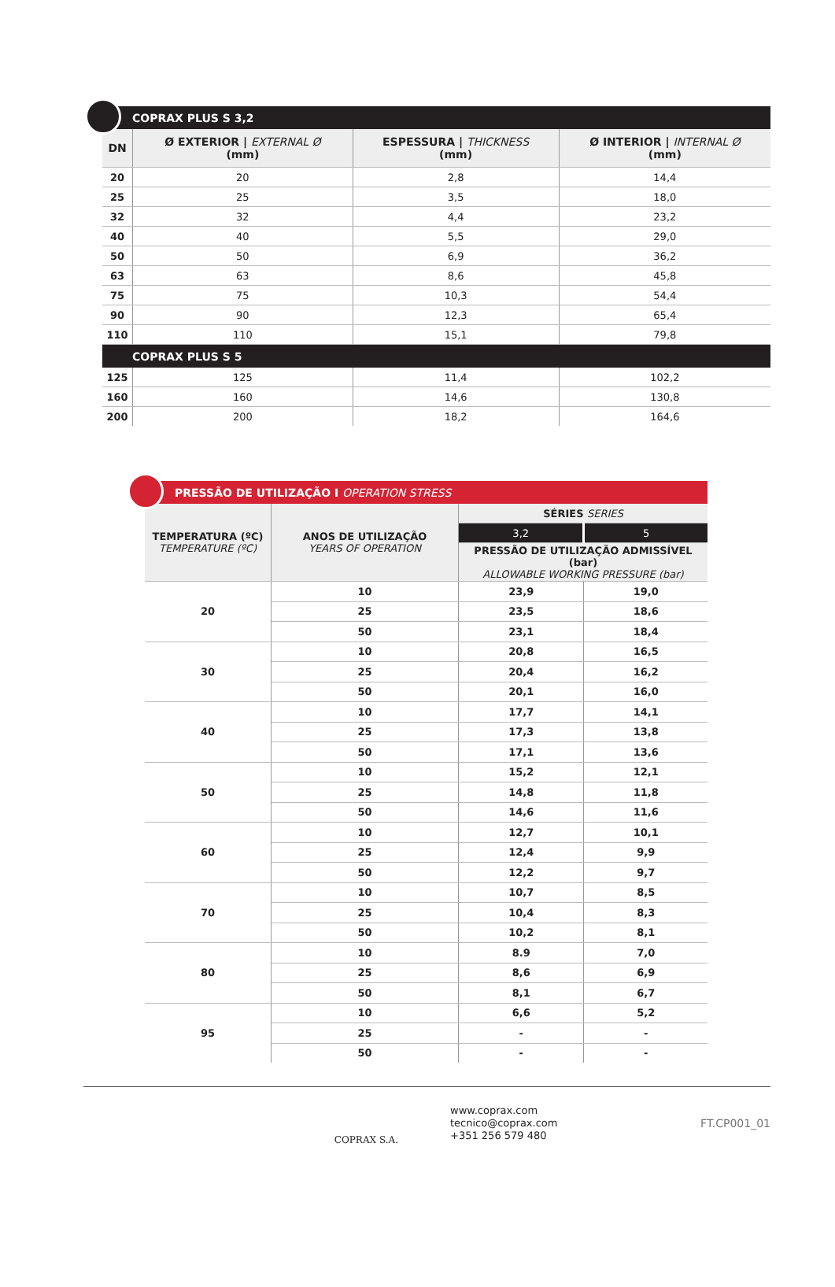| COPRAX PLUS S 3,2 | | | |
| --- | --- | --- | --- |
| DN | Ø EXTERIOR / EXTERNAL Ø (mm) | ESPESSURA / THICKNESS (mm) | Ø INTERIOR / INTERNAL Ø (mm) |
| 20 | 20 | 2,8 | 14,4 |
| 25 | 25 | 3,5 | 18,0 |
| 32 | 32 | 4,4 | 23,2 |
| 40 | 40 | 5,5 | 29,0 |
| 50 | 50 | 6,9 | 36,2 |
| 63 | 63 | 8,6 | 45,8 |
| 75 | 75 | 10,3 | 54,4 |
| 90 | 90 | 12,3 | 65,4 |
| 110 | 110 | 15,1 | 79,8 |
| COPRAX PLUS S 5 | | | |
| 125 | 125 | 11,4 | 102,2 |
| 160 | 160 | 14,6 | 130,8 |
| 200 | 200 | 18,2 | 164,6 |
| PRESSÃO DE UTILIZAÇÃO I OPERATION STRESS | | | |
| --- | --- | --- | --- |
| TEMPERATURA (ºC) TEMPERATURE (ºC) | ANOS DE UTILIZAÇÃO YEARS OF OPERATION | SÉRIES SERIES | |
| | | 3,2 | 5 |
| | | PRESSÃO DE UTILIZAÇÃO ADMISSÍVEL (bar) ALLOWABLE WORKING PRESSURE (bar) | |
| 20 | 10 | 23,9 | 19,0 |
| | 25 | 23,5 | 18,6 |
| | 50 | 23,1 | 18,4 |
| 30 | 10 | 20,8 | 16,5 |
| | 25 | 20,4 | 16,2 |
| | 50 | 20,1 | 16,0 |
| 40 | 10 | 17,7 | 14,1 |
| | 25 | 17,3 | 13,8 |
| | 50 | 17,1 | 13,6 |
| 50 | 10 | 15,2 | 12,1 |
| | 25 | 14,8 | 11,8 |
| | 50 | 14,6 | 11,6 |
| 60 | 10 | 12,7 | 10,1 |
| | 25 | 12,4 | 9,9 |
| | 50 | 12,2 | 9,7 |
| 70 | 10 | 10,7 | 8,5 |
| | 25 | 10,4 | 8,3 |
| | 50 | 10,2 | 8,1 |
| 80 | 10 | 8.9 | 7,0 |
| | 25 | 8,6 | 6,9 |
| | 50 | 8,1 | 6,7 |
| 95 | 10 | 6,6 | 5,2 |
| | 25 | - | - |
| | 50 | - | - |
COPRAX S.A.
www.coprax.com
tecnico@coprax.com
+351 256 579 480
FT.CP001_01